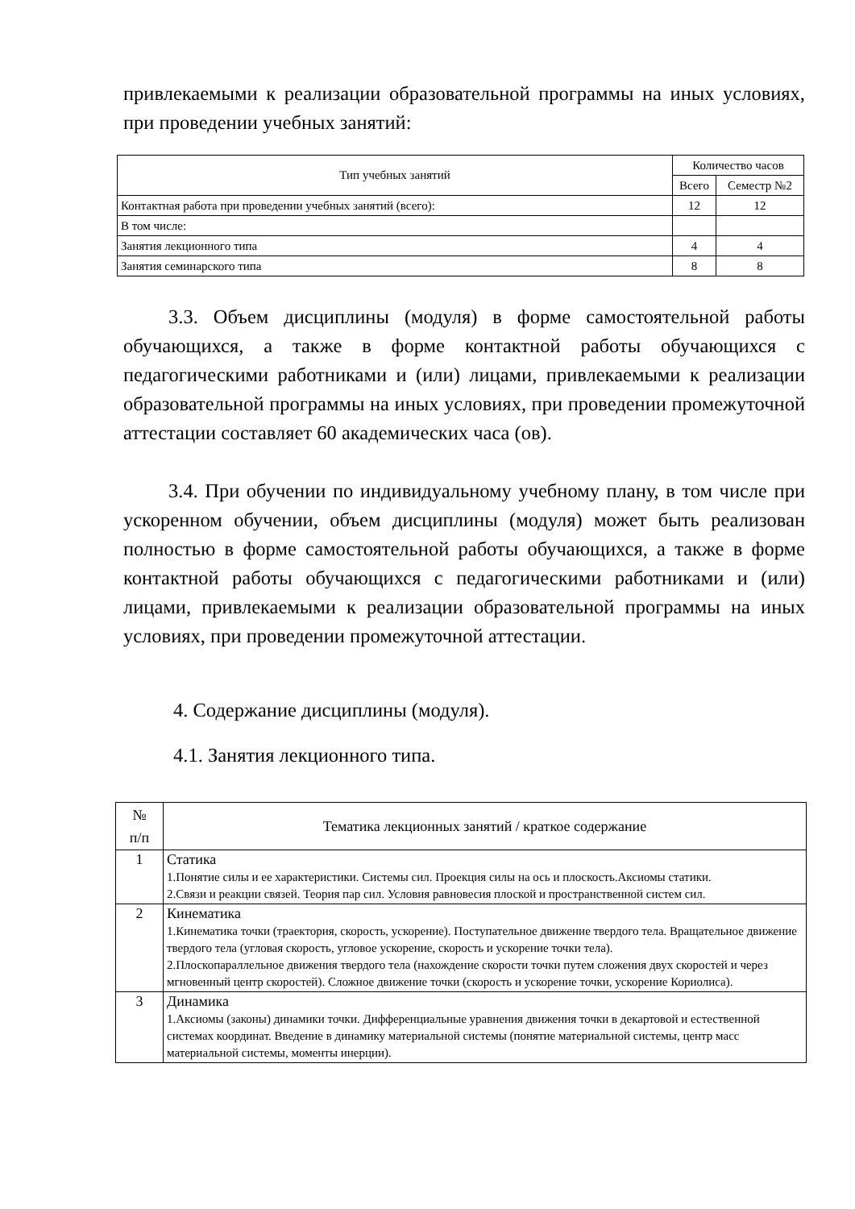привлекаемыми к реализации образовательной программы на иных условиях, при проведении учебных занятий:
| Тип учебных занятий | Количество часов | |
| --- | --- | --- |
| | Всего | Семестр №2 |
| Контактная работа при проведении учебных занятий (всего): | 12 | 12 |
| В том числе: | | |
| Занятия лекционного типа | 4 | 4 |
| Занятия семинарского типа | 8 | 8 |
3.3. Объем дисциплины (модуля) в форме самостоятельной работы обучающихся, а также в форме контактной работы обучающихся с педагогическими работниками и (или) лицами, привлекаемыми к реализации образовательной программы на иных условиях, при проведении промежуточной аттестации составляет 60 академических часа (ов).
3.4. При обучении по индивидуальному учебному плану, в том числе при ускоренном обучении, объем дисциплины (модуля) может быть реализован полностью в форме самостоятельной работы обучающихся, а также в форме контактной работы обучающихся с педагогическими работниками и (или) лицами, привлекаемыми к реализации образовательной программы на иных условиях, при проведении промежуточной аттестации.
4. Содержание дисциплины (модуля).
4.1. Занятия лекционного типа.
| № п/п | Тематика лекционных занятий / краткое содержание |
| 1 | Статика 1.Понятие силы и ее характеристики. Системы сил. Проекция силы на ось и плоскость.Аксиомы статики. 2.Связи и реакции связей. Теория пар сил. Условия равновесия плоской и пространственной систем сил. |
| 2 | Кинематика 1.Кинематика точки (траектория, скорость, ускорение). Поступательное движение твердого тела. Вращательное движение твердого тела (угловая скорость, угловое ускорение, скорость и ускорение точки тела). 2.Плоскопараллельное движения твердого тела (нахождение скорости точки путем сложения двух скоростей и через мгновенный центр скоростей). Сложное движение точки (скорость и ускорение точки, ускорение Кориолиса). |
| 3 | Динамика 1.Аксиомы (законы) динамики точки. Дифференциальные уравнения движения точки в декартовой и естественной системах координат. Введение в динамику материальной системы (понятие материальной системы, центр масс материальной системы, моменты инерции). |